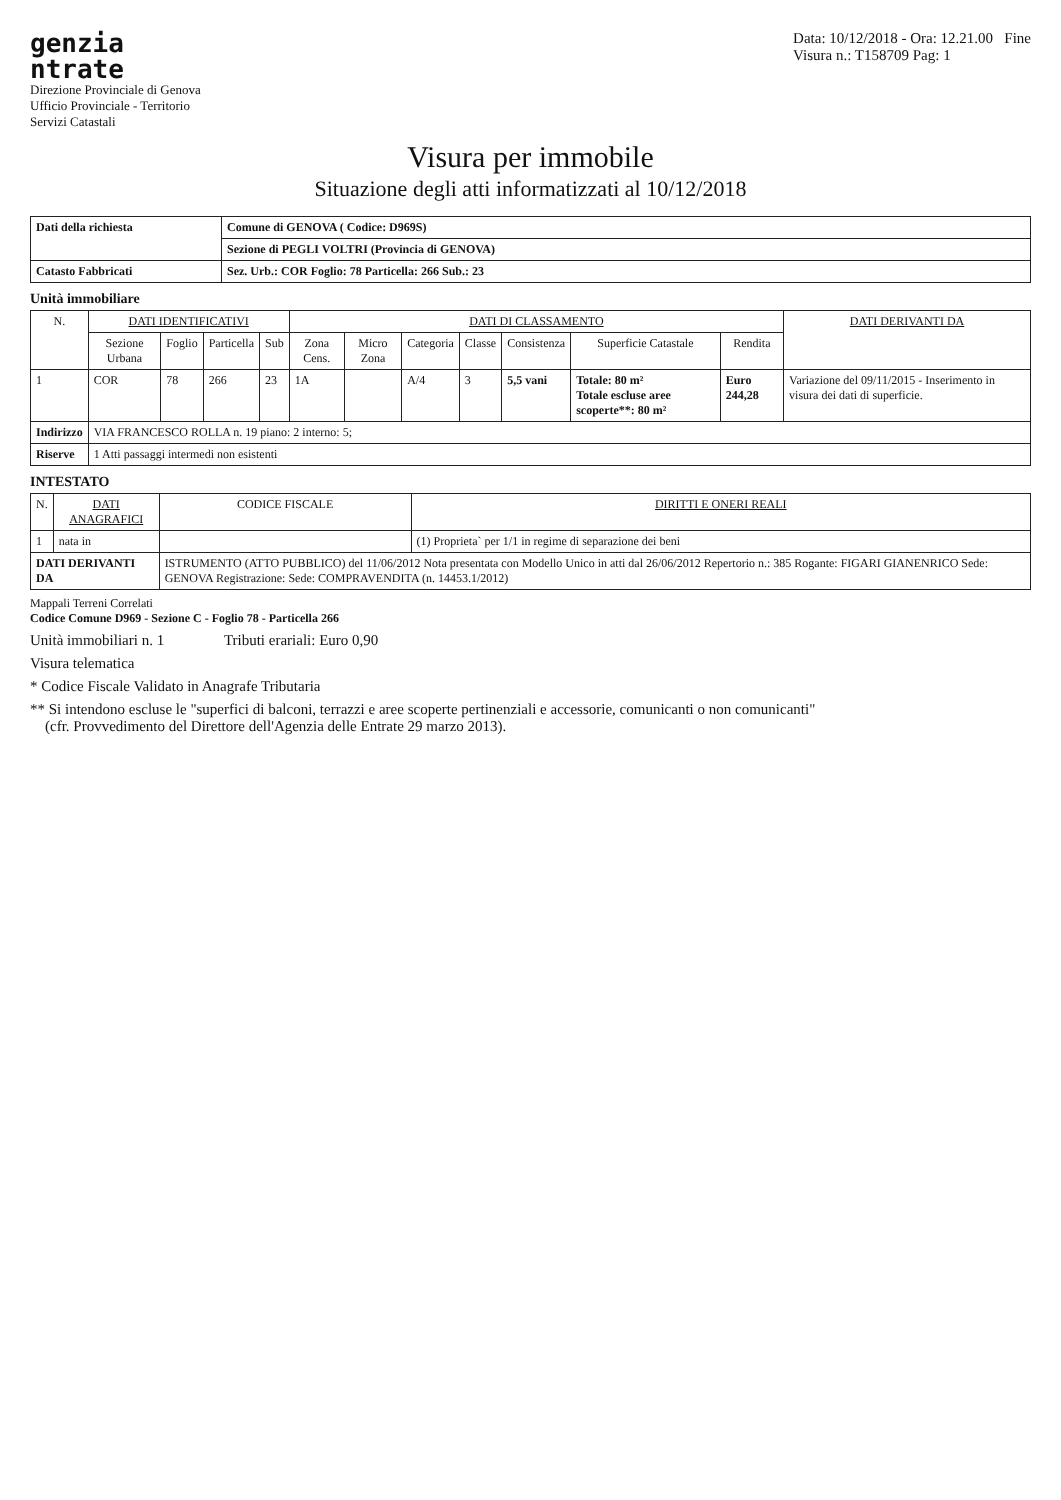genzia
ntrate
Direzione Provinciale di Genova
Ufficio Provinciale - Territorio
Servizi Catastali
Data: 10/12/2018 - Ora: 12.21.00 Fine
Visura n.: T158709 Pag: 1
Visura per immobile
Situazione degli atti informatizzati al 10/12/2018
| Dati della richiesta | Comune di GENOVA ( Codice: D969S) |
| | Sezione di PEGLI VOLTRI (Provincia di GENOVA) |
| Catasto Fabbricati | Sez. Urb.: COR Foglio: 78 Particella: 266 Sub.: 23 |
Unità immobiliare
| N. | DATI IDENTIFICATIVI | | | | DATI DI CLASSAMENTO | | | | | | | DATI DERIVANTI DA |
| --- | --- | --- | --- | --- | --- | --- | --- | --- | --- | --- | --- | --- |
| | Sezione Urbana | Foglio | Particella | Sub | Zona Cens. | Micro Zona | Categoria | Classe | Consistenza | Superficie Catastale | Rendita | |
| 1 | COR | 78 | 266 | 23 | 1A | | A/4 | 3 | 5,5 vani | Totale: 80 m² Totale escluse aree scoperte**: 80 m² | Euro 244,28 | Variazione del 09/11/2015 - Inserimento in visura dei dati di superficie. |
| Indirizzo | VIA FRANCESCO ROLLA n. 19 piano: 2 interno: 5; | | | | | | | | | | | |
| Riserve | 1 Atti passaggi intermedi non esistenti | | | | | | | | | | | |
INTESTATO
| N. | DATI ANAGRAFICI | CODICE FISCALE | DIRITTI E ONERI REALI |
| --- | --- | --- | --- |
| 1 | nata in | | (1) Proprieta` per 1/1 in regime di separazione dei beni |
| DATI DERIVANTI DA | | ISTRUMENTO (ATTO PUBBLICO) del 11/06/2012 Nota presentata con Modello Unico in atti dal 26/06/2012 Repertorio n.: 385 Rogante: FIGARI GIANENRICO Sede: GENOVA Registrazione: Sede: COMPRAVENDITA (n. 14453.1/2012) | |
Mappali Terreni Correlati
Codice Comune D969 - Sezione C - Foglio 78 - Particella 266
Unità immobiliari n. 1 Tributi erariali: Euro 0,90
Visura telematica
* Codice Fiscale Validato in Anagrafe Tributaria
** Si intendono escluse le "superfici di balconi, terrazzi e aree scoperte pertinenziali e accessorie, comunicanti o non comunicanti"
(cfr. Provvedimento del Direttore dell'Agenzia delle Entrate 29 marzo 2013).